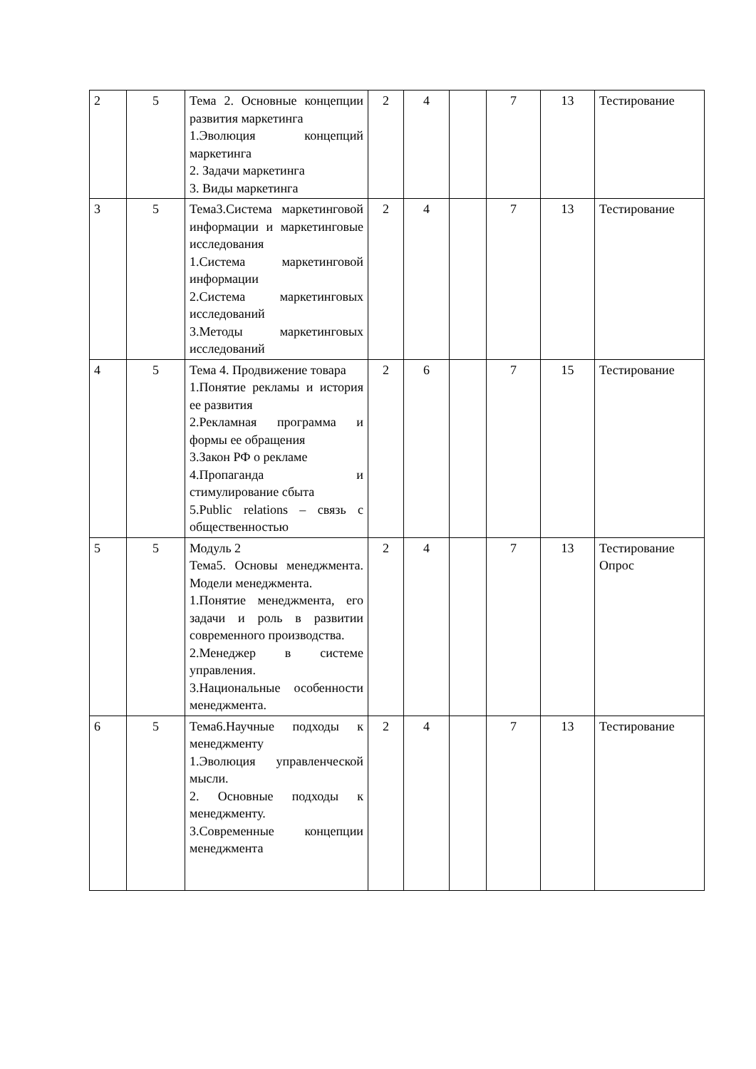| 2 | 5 | Тема 2. Основные концепции развития маркетинга 1.Эволюция концепций маркетинга 2. Задачи маркетинга 3. Виды маркетинга | 2 | 4 | | 7 | 13 | Тестирование |
| 3 | 5 | Тема3.Система маркетинговой информации и маркетинговые исследования 1.Система маркетинговой информации 2.Система маркетинговых исследований 3.Методы маркетинговых исследований | 2 | 4 | | 7 | 13 | Тестирование |
| 4 | 5 | Тема 4. Продвижение товара 1.Понятие рекламы и история ее развития 2.Рекламная программа и формы ее обращения 3.Закон РФ о рекламе 4.Пропаганда и стимулирование сбыта 5.Public relations – связь с общественностью | 2 | 6 | | 7 | 15 | Тестирование |
| 5 | 5 | Модуль 2 Тема5. Основы менеджмента. Модели менеджмента. 1.Понятие менеджмента, его задачи и роль в развитии современного производства. 2.Менеджер в системе управления. 3.Национальные особенности менеджмента. | 2 | 4 | | 7 | 13 | Тестирование Опрос |
| 6 | 5 | Тема6.Научные подходы к менеджменту 1.Эволюция управленческой мысли. 2. Основные подходы к менеджменту. 3.Современные концепции менеджмента | 2 | 4 | | 7 | 13 | Тестирование |